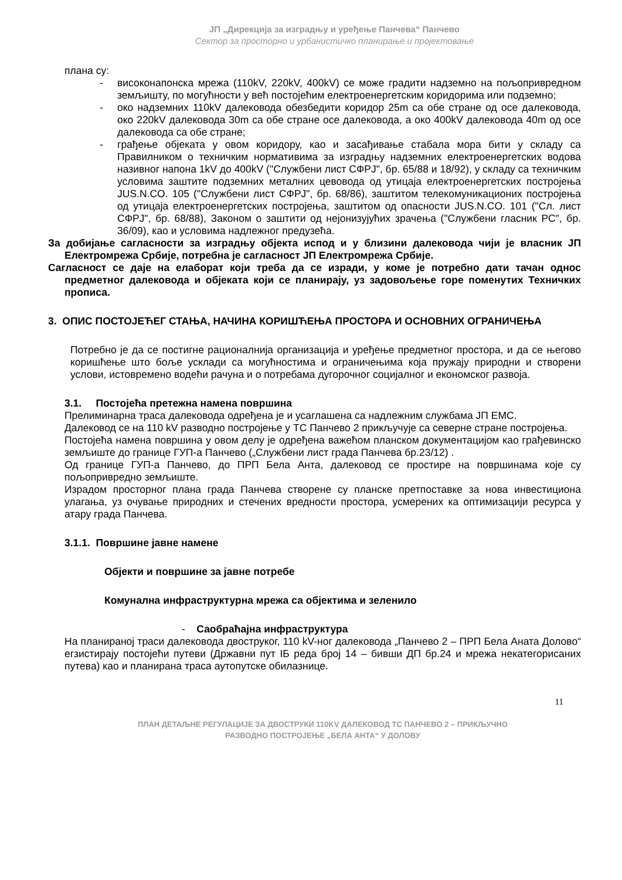ЈП „Дирекција за изградњу и уређење Панчева“ Панчево
Сектор за просторно и урбанистичко планирање и пројектовање
плана су:
- високонапонска мрежа (110kV, 220kV, 400kV) се може градити надземно на пољопривредном земљишту, по могућности у већ постојећим електроенергетским коридорима или подземно;
- око надземних 110kV далековода обезбедити коридор 25m са обе стране од осе далековода, око 220kV далековода 30m са обе стране осе далековода, а око 400kV далековода 40m од осе далековода са обе стране;
- грађење објеката у овом коридору, као и засађивање стабала мора бити у складу са Правилником о техничким нормативима за изградњу надземних електроенергетских водова називног напона 1kV до 400kV ("Службени лист СФРЈ", бр. 65/88 и 18/92), у складу са техничким условима заштите подземних металних цевовода од утицаја електроенергетских постројења JUS.N.CO. 105 ("Службени лист СФРЈ", бр. 68/86), заштитом телекомуникационих постројења од утицаја електроенергетских постројења, заштитом од опасности JUS.N.CO. 101 ("Сл. лист СФРЈ", бр. 68/88), Законом о заштити од нејонизујућих зрачења ("Службени гласник РС", бр. 36/09), као и условима надлежног предузећа.
За добијање сагласности за изградњу објекта испод и у близини далековода чији је власник ЈП Електромрежа Србије, потребна је сагласност ЈП Електромрежа Србије.
Сагласност се даје на елаборат који треба да се изради, у коме је потребно дати тачан однос предметног далековода и објеката који се планирају, уз задовољење горе поменутих Техничких прописа.
3. ОПИС ПОСТОЈЕЋЕГ СТАЊА, НАЧИНА КОРИШЋЕЊА ПРОСТОРА И ОСНОВНИХ ОГРАНИЧЕЊА
Потребно је да се постигне рационалнија организација и уређење предметног простора, и да се његово коришћење што боље усклади са могућностима и ограничењима која пружају природни и створени услови, истовремено водећи рачуна и о потребама дугорочног социјалног и економског развоја.
3.1. Постојећа претежна намена површина
Прелиминарна траса далековода одређена је и усаглашена са надлежним службама ЈП ЕМС.
Далековод се на 110 kV разводно постројење у ТС Панчево 2 прикључује са северне стране постројења.
Постојећа намена површина у овом делу је одређена важећом планском документацијом као грађевинско земљиште до границе ГУП-а Панчево („Службени лист града Панчева бр.23/12) .
Од границе ГУП-а Панчево, до ПРП Бела Анта, далековод се простире на површинама које су пољопривредно земљиште.
Израдом просторног плана града Панчева створене су планске претпоставке за нова инвестициона улагања, уз очување природних и стечених вредности простора, усмерених ка оптимизацији ресурса у атару града Панчева.
3.1.1. Површине јавне намене
Објекти и површине за јавне потребе
Комунална инфраструктурна мрежа са објектима и зеленило
- Саобраћајна инфраструктура
На планираној траси далековода двоструког, 110 kV-ног далековода „Панчево 2 – ПРП Бела Аната Долово“ егзистирају постојећи путеви (Државни пут IБ реда број 14 – бивши ДП бр.24 и мрежа некатегорисаних путева) као и планирана траса аутопутске обилазнице.
11
ПЛАН ДЕТАЉНЕ РЕГУЛАЦИЈЕ ЗА ДВОСТРУКИ 110KV ДАЛЕКОВОД ТС ПАНЧЕВО 2 – ПРИКЉУЧНО
РАЗВОДНО ПОСТРОЈЕЊЕ „БЕЛА АНТА“ У ДОЛОВУ